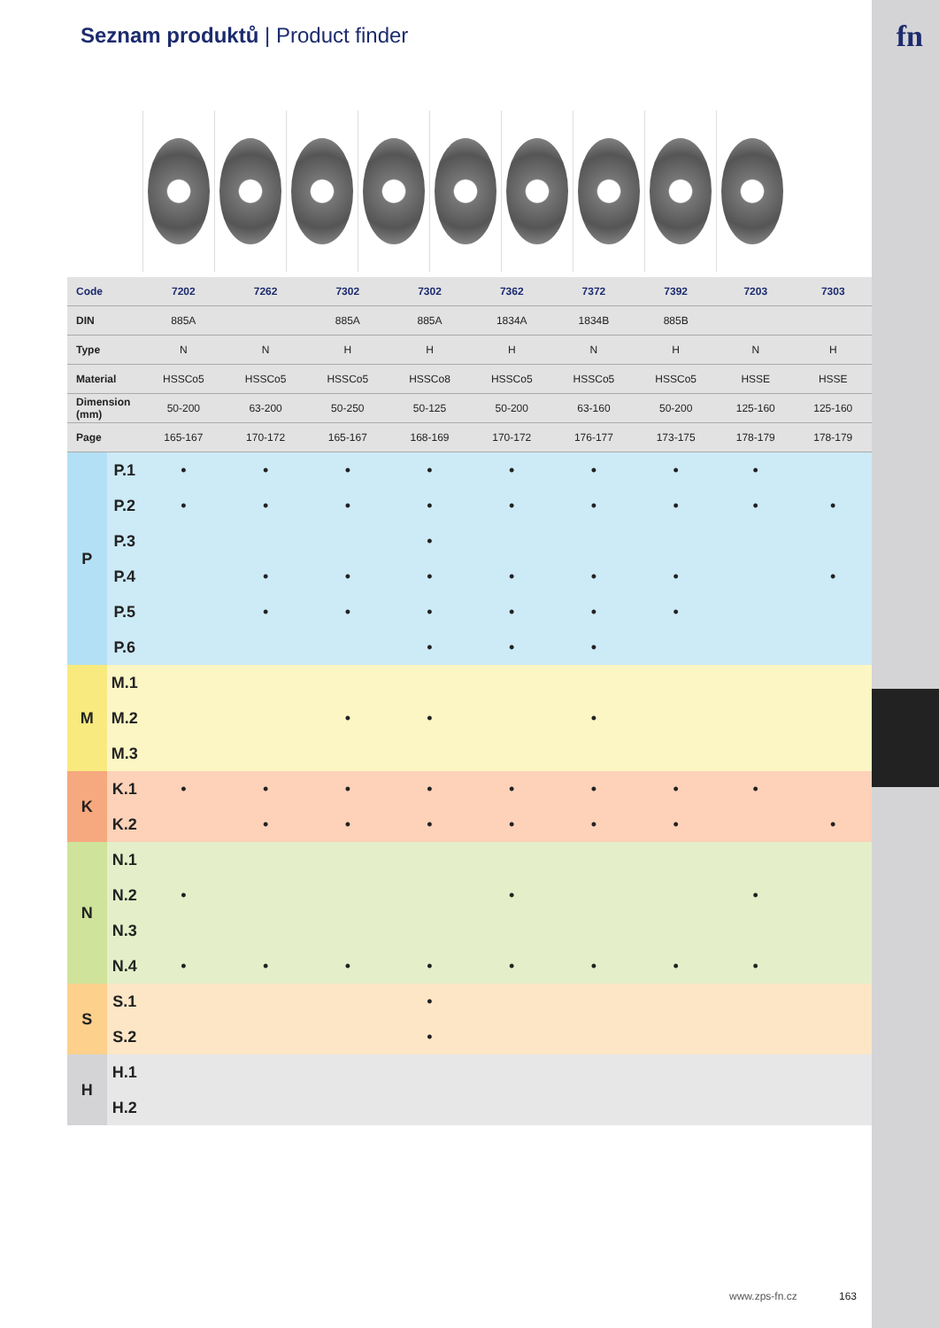fn
Seznam produktů | Product finder
| Code | | 7202 | 7262 | 7302 | 7302 | 7362 | 7372 | 7392 | 7203 | 7303 | |
| DIN | | 885A | | 885A | 885A | 1834A | 1834B | 885B | | | |
| Type | | N | N | H | H | H | N | H | N | H | |
| Material | | HSSCo5 | HSSCo5 | HSSCo5 | HSSCo8 | HSSCo5 | HSSCo5 | HSSCo5 | HSSE | HSSE | |
| Dimension (mm) | | 50-200 | 63-200 | 50-250 | 50-125 | 50-200 | 63-160 | 50-200 | 125-160 | 125-160 | |
| Page | | 165-167 | 170-172 | 165-167 | 168-169 | 170-172 | 176-177 | 173-175 | 178-179 | 178-179 | |
| P | P.1 | • | • | • | • | • | • | • | • | | |
| | P.2 | • | • | • | • | • | • | • | • | • | |
| | P.3 | | | | • | | | | | | |
| | P.4 | | • | • | • | • | • | • | | • | |
| | P.5 | | • | • | • | • | • | • | | | |
| | P.6 | | | | • | • | • | | | | |
| M | M.1 | | | | | | | | | | |
| | M.2 | | | • | • | | • | | | | |
| | M.3 | | | | | | | | | | |
| K | K.1 | • | • | • | • | • | • | • | • | | |
| | K.2 | | • | • | • | • | • | • | | • | |
| N | N.1 | | | | | | | | | | |
| | N.2 | • | | | | • | | | • | | |
| | N.3 | | | | | | | | | | |
| | N.4 | • | • | • | • | • | • | • | • | | |
| S | S.1 | | | | • | | | | | | |
| | S.2 | | | | • | | | | | | |
| H | H.1 | | | | | | | | | | |
| | H.2 | | | | | | | | | | |
www.zps-fn.cz 163